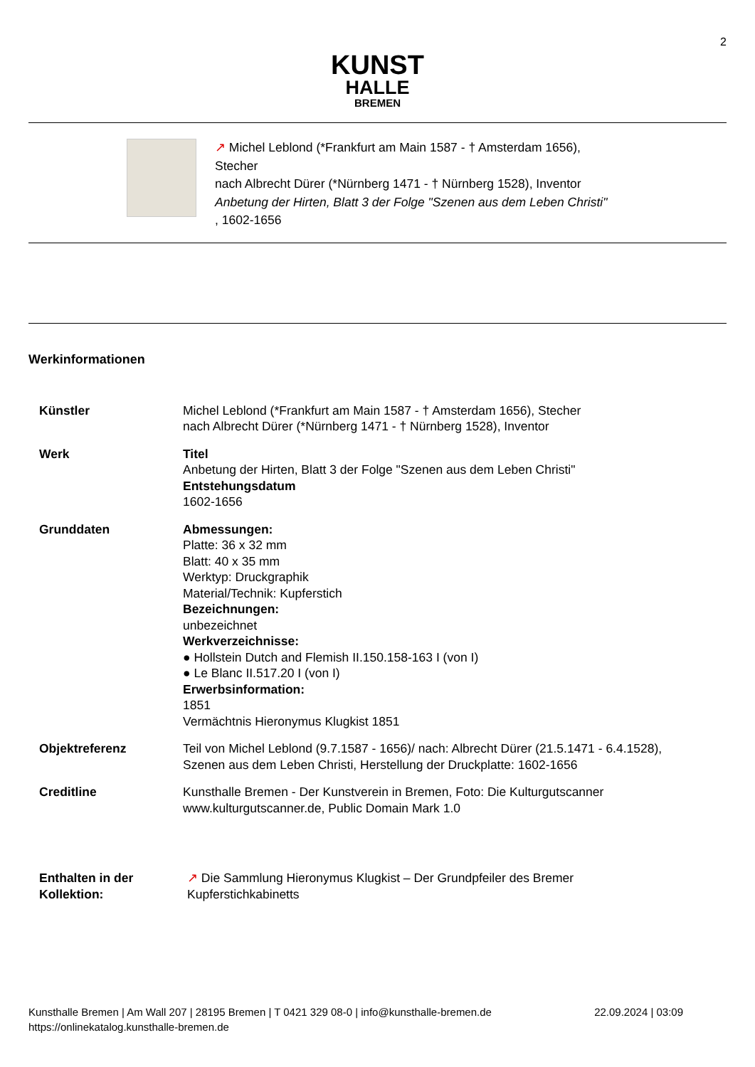2
KUNST
HALLE
BREMEN
↗ Michel Leblond (*Frankfurt am Main 1587 - † Amsterdam 1656), Stecher
nach Albrecht Dürer (*Nürnberg 1471 - † Nürnberg 1528), Inventor
Anbetung der Hirten, Blatt 3 der Folge "Szenen aus dem Leben Christi" , 1602-1656
Werkinformationen
| Künstler | Michel Leblond (*Frankfurt am Main 1587 - † Amsterdam 1656), Stecher nach Albrecht Dürer (*Nürnberg 1471 - † Nürnberg 1528), Inventor |
| Werk | Titel Anbetung der Hirten, Blatt 3 der Folge "Szenen aus dem Leben Christi" Entstehungsdatum 1602-1656 |
| Grunddaten | Abmessungen: Platte: 36 x 32 mm Blatt: 40 x 35 mm Werktyp: Druckgraphik Material/Technik: Kupferstich Bezeichnungen: unbezeichnet Werkverzeichnisse: ● Hollstein Dutch and Flemish II.150.158-163 I (von I) ● Le Blanc II.517.20 I (von I) Erwerbsinformation: 1851 Vermächtnis Hieronymus Klugkist 1851 |
| Objektreferenz | Teil von Michel Leblond (9.7.1587 - 1656)/ nach: Albrecht Dürer (21.5.1471 - 6.4.1528), Szenen aus dem Leben Christi, Herstellung der Druckplatte: 1602-1656 |
| Creditline | Kunsthalle Bremen - Der Kunstverein in Bremen, Foto: Die Kulturgutscanner www.kulturgutscanner.de, Public Domain Mark 1.0 |
| Enthalten in der Kollektion: | ↗ Die Sammlung Hieronymus Klugkist – Der Grundpfeiler des Bremer Kupferstichkabinetts |
Kunsthalle Bremen | Am Wall 207 | 28195 Bremen | T 0421 329 08-0 | info@kunsthalle-bremen.de 22.09.2024 | 03:09
https://onlinekatalog.kunsthalle-bremen.de